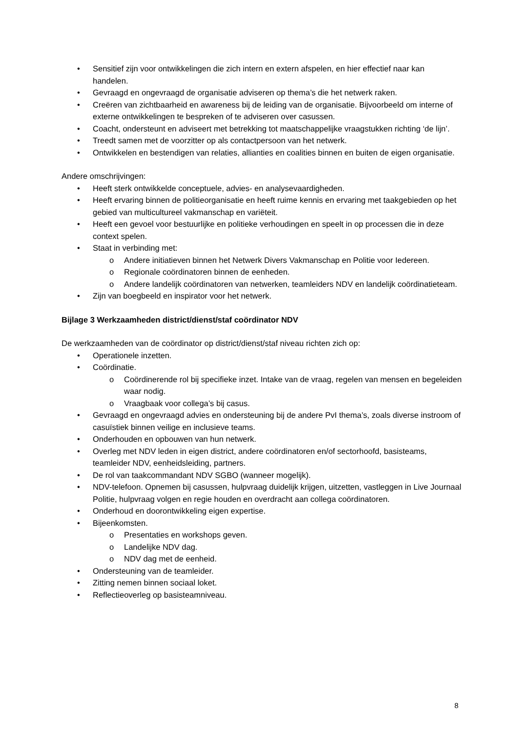Sensitief zijn voor ontwikkelingen die zich intern en extern afspelen, en hier effectief naar kan handelen.
Gevraagd en ongevraagd de organisatie adviseren op thema’s die het netwerk raken.
Creëren van zichtbaarheid en awareness bij de leiding van de organisatie. Bijvoorbeeld om interne of externe ontwikkelingen te bespreken of te adviseren over casussen.
Coacht, ondersteunt en adviseert met betrekking tot maatschappelijke vraagstukken richting ‘de lijn’.
Treedt samen met de voorzitter op als contactpersoon van het netwerk.
Ontwikkelen en bestendigen van relaties, allianties en coalities binnen en buiten de eigen organisatie.
Andere omschrijvingen:
Heeft sterk ontwikkelde conceptuele, advies- en analysevaardigheden.
Heeft ervaring binnen de politieorganisatie en heeft ruime kennis en ervaring met taakgebieden op het gebied van multicultureel vakmanschap en variëteit.
Heeft een gevoel voor bestuurlijke en politieke verhoudingen en speelt in op processen die in deze context spelen.
Staat in verbinding met:
Andere initiatieven binnen het Netwerk Divers Vakmanschap en Politie voor Iedereen.
Regionale coördinatoren binnen de eenheden.
Andere landelijk coördinatoren van netwerken, teamleiders NDV en landelijk coördinatieteam.
Zijn van boegbeeld en inspirator voor het netwerk.
Bijlage 3 Werkzaamheden district/dienst/staf coördinator NDV
De werkzaamheden van de coördinator op district/dienst/staf niveau richten zich op:
Operationele inzetten.
Coördinatie.
Coördinerende rol bij specifieke inzet. Intake van de vraag, regelen van mensen en begeleiden waar nodig.
Vraagbaak voor collega’s bij casus.
Gevraagd en ongevraagd advies en ondersteuning bij de andere PvI thema’s, zoals diverse instroom of casuïstiek binnen veilige en inclusieve teams.
Onderhouden en opbouwen van hun netwerk.
Overleg met NDV leden in eigen district, andere coördinatoren en/of sectorhoofd, basisteams, teamleider NDV, eenheidsleiding, partners.
De rol van taakcommandant NDV SGBO (wanneer mogelijk).
NDV-telefoon. Opnemen bij casussen, hulpvraag duidelijk krijgen, uitzetten, vastleggen in Live Journaal Politie, hulpvraag volgen en regie houden en overdracht aan collega coördinatoren.
Onderhoud en doorontwikkeling eigen expertise.
Bijeenkomsten.
Presentaties en workshops geven.
Landelijke NDV dag.
NDV dag met de eenheid.
Ondersteuning van de teamleider.
Zitting nemen binnen sociaal loket.
Reflectieoverleg op basisteamniveau.
8